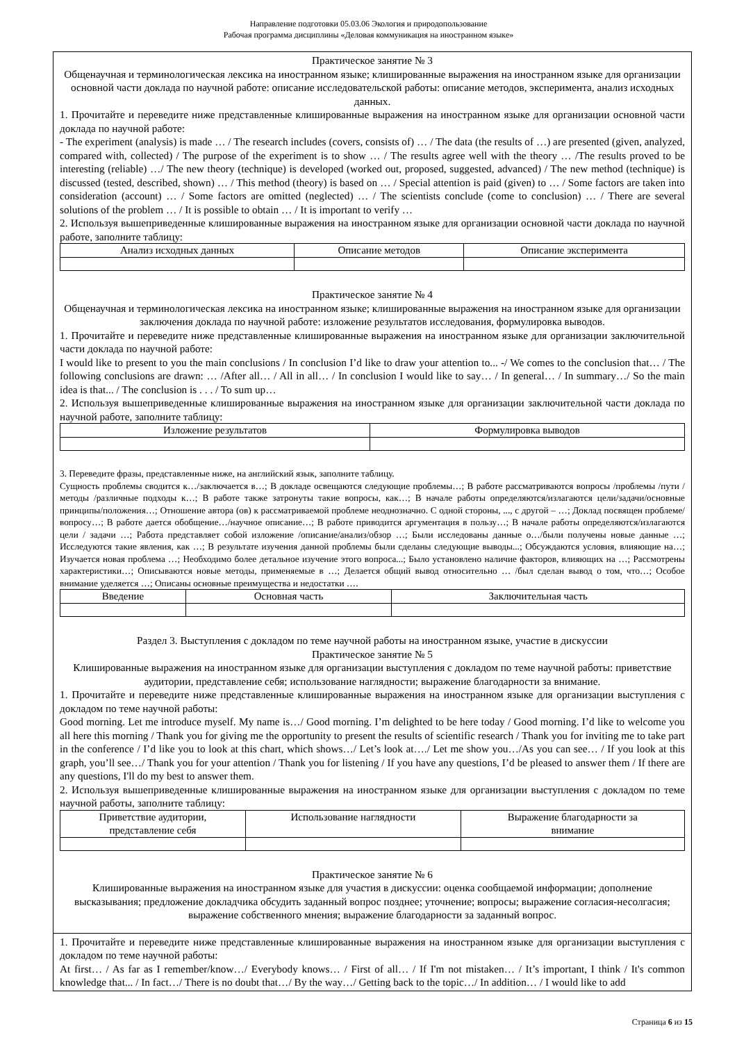Направление подготовки 05.03.06 Экология и природопользование
Рабочая программа дисциплины «Деловая коммуникация на иностранном языке»
Практическое занятие № 3
Общенаучная и терминологическая лексика на иностранном языке; клишированные выражения на иностранном языке для организации основной части доклада по научной работе: описание исследовательской работы: описание методов, эксперимента, анализ исходных данных.
1. Прочитайте и переведите ниже представленные клишированные выражения на иностранном языке для организации основной части доклада по научной работе:
- The experiment (analysis) is made … / The research includes (covers, consists of) … / The data (the results of …) are presented (given, analyzed, compared with, collected) / The purpose of the experiment is to show … / The results agree well with the theory … /The results proved to be interesting (reliable) …/ The new theory (technique) is developed (worked out, proposed, suggested, advanced) / The new method (technique) is discussed (tested, described, shown) … / This method (theory) is based on … / Special attention is paid (given) to … / Some factors are taken into consideration (account) … / Some factors are omitted (neglected) … / The scientists conclude (come to conclusion) … / There are several solutions of the problem … / It is possible to obtain … / It is important to verify …
2. Используя вышеприведенные клишированные выражения на иностранном языке для организации основной части доклада по научной работе, заполните таблицу:
| Анализ исходных данных | Описание методов | Описание эксперимента |
| --- | --- | --- |
Практическое занятие № 4
Общенаучная и терминологическая лексика на иностранном языке; клишированные выражения на иностранном языке для организации заключения доклада по научной работе: изложение результатов исследования, формулировка выводов.
1. Прочитайте и переведите ниже представленные клишированные выражения на иностранном языке для организации заключительной части доклада по научной работе:
I would like to present to you the main conclusions / In conclusion I’d like to draw your attention to... -/ We comes to the conclusion that… / The following conclusions are drawn: … /After all… / All in all… / In conclusion I would like to say… / In general… / In summary…/ So the main idea is that... / The conclusion is . . . / To sum up…
2. Используя вышеприведенные клишированные выражения на иностранном языке для организации заключительной части доклада по научной работе, заполните таблицу:
| Изложение результатов | Формулировка выводов |
| --- | --- |
3. Переведите фразы, представленные ниже, на английский язык, заполните таблицу.
Сущность проблемы сводится к…/заключается в…; В докладе освещаются следующие проблемы…; В работе рассматриваются вопросы /проблемы /пути /методы /различные подходы к…; В работе также затронуты такие вопросы, как…; В начале работы определяются/излагаются цели/задачи/основные принципы/положения…; Отношение автора (ов) к рассматриваемой проблеме неоднозначно. С одной стороны, ..., с другой – …; Доклад посвящен проблеме/вопросу…; В работе дается обобщение…/научное описание…; В работе приводится аргументация в пользу…; В начале работы определяются/излагаются цели / задачи …; Работа представляет собой изложение /описание/анализ/обзор …; Были исследованы данные о…/были получены новые данные …; Исследуются такие явления, как …; В результате изучения данной проблемы были сделаны следующие выводы...; Обсуждаются условия, влияющие на…; Изучается новая проблема …; Необходимо более детальное изучение этого вопроса...; Было установлено наличие факторов, влияющих на …; Рассмотрены характеристики…; Описываются новые методы, применяемые в …; Делается общий вывод относительно … /был сделан вывод о том, что…; Особое внимание уделяется …; Описаны основные преимущества и недостатки ….
| Введение | Основная часть | Заключительная часть |
| --- | --- | --- |
Раздел 3. Выступления с докладом по теме научной работы на иностранном языке, участие в дискуссии
Практическое занятие № 5
Клишированные выражения на иностранном языке для организации выступления с докладом по теме научной работы: приветствие аудитории, представление себя; использование наглядности; выражение благодарности за внимание.
1. Прочитайте и переведите ниже представленные клишированные выражения на иностранном языке для организации выступления с докладом по теме научной работы:
Good morning. Let me introduce myself. My name is…/ Good morning. I’m delighted to be here today / Good morning. I’d like to welcome you all here this morning / Thank you for giving me the opportunity to present the results of scientific research / Thank you for inviting me to take part in the conference / I’d like you to look at this chart, which shows…/ Let’s look at…./ Let me show you…/As you can see… / If you look at this graph, you’ll see…/ Thank you for your attention / Thank you for listening / If you have any questions, I’d be pleased to answer them / If there are any questions, I'll do my best to answer them.
2. Используя вышеприведенные клишированные выражения на иностранном языке для организации выступления с докладом по теме научной работы, заполните таблицу:
| Приветствие аудитории, представление себя | Использование наглядности | Выражение благодарности за внимание |
| --- | --- | --- |
Практическое занятие № 6
Клишированные выражения на иностранном языке для участия в дискуссии: оценка сообщаемой информации; дополнение высказывания; предложение докладчика обсудить заданный вопрос позднее; уточнение; вопросы; выражение согласия-несолгасия; выражение собственного мнения; выражение благодарности за заданный вопрос.
1. Прочитайте и переведите ниже представленные клишированные выражения на иностранном языке для организации выступления с докладом по теме научной работы:
At first… / As far as I remember/know…/ Everybody knows… / First of all… / If I'm not mistaken… / It’s important, I think / It's common knowledge that... / In fact…/ There is no doubt that…/ By the way…/ Getting back to the topic…/ In addition… / I would like to add
Страница 6 из 15